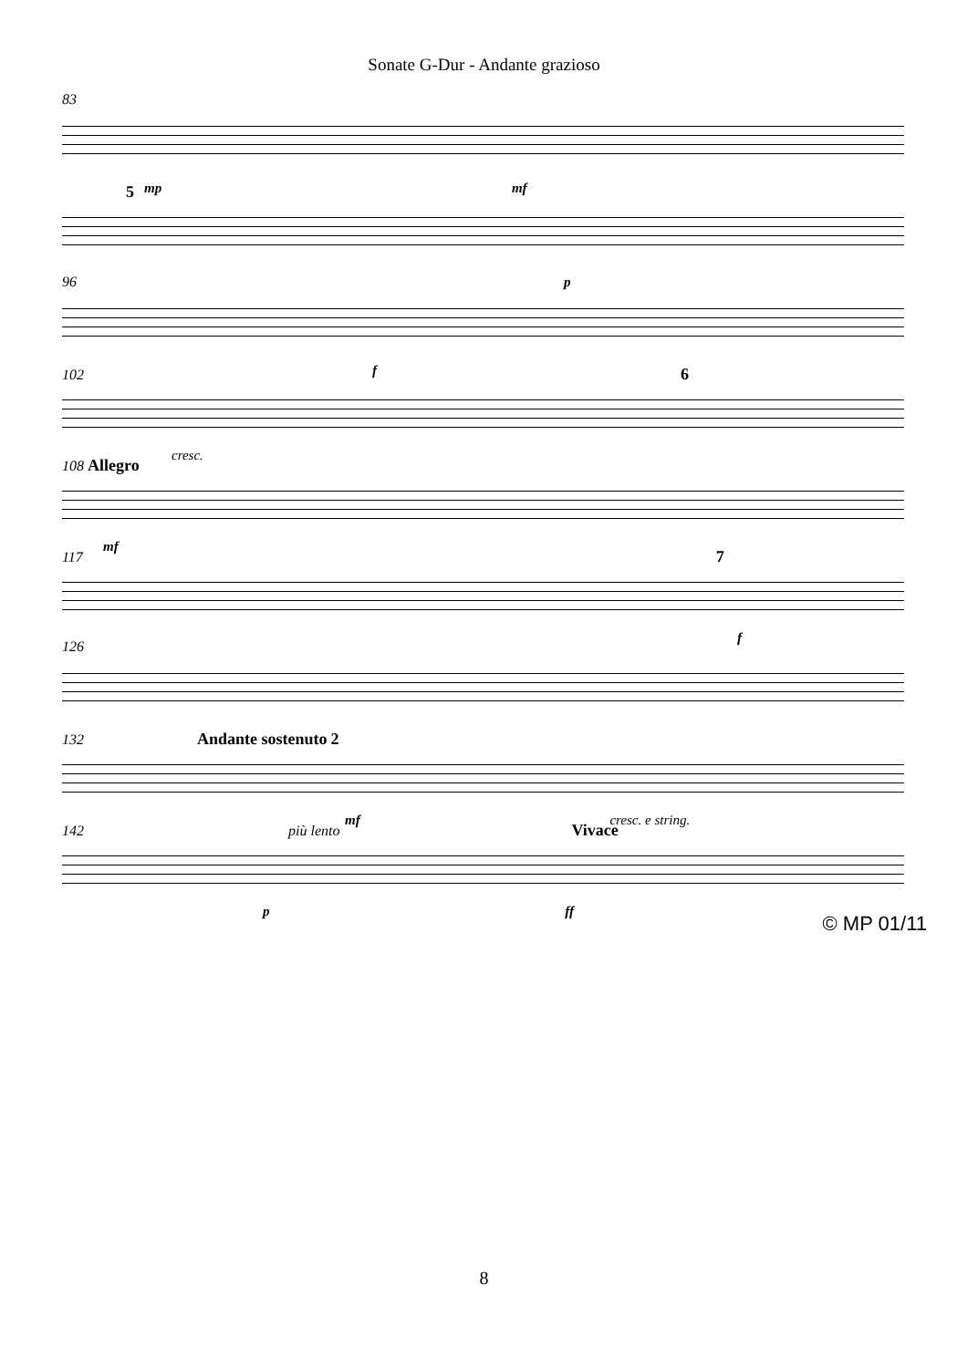Sonate G-Dur - Andante grazioso
83
mp mf
5
p
96
f
102 6
cresc.
108 Allegro
mf
117 7
f
126
132 Andante sostenuto 2
mf cresc. e string.
142 più lento Vivace
p ff
© MP 01/11
8